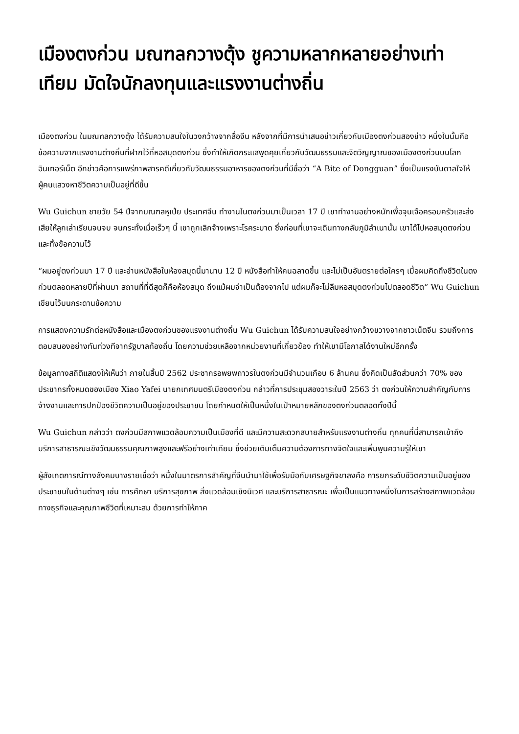เมืองตงก่วน มณฑลกวางตุ้ง ชูความหลากหลายอย่างเท่าเทียม มัดใจนักลงทุนและแรงงานต่างถิ่น
เมืองตงก่วน ในมณฑลกวางตุ้ง ได้รับความสนใจในวงกว้างจากสื่อจีน หลังจากที่มีการนำเสนอข่าวเกี่ยวกับเมืองตงก่วนสองข่าว หนึ่งในนั้นคือข้อความจากแรงงานต่างถิ่นที่ฝากไว้ที่หอสมุดตงก่วน ซึ่งทำให้เกิดกระแสพูดคุยเกี่ยวกับวัฒนธรรมและจิตวิญญาณของเมืองตงก่วนบนโลกอินเทอร์เน็ต อีกข่าวคือการแพร่ภาพสารคดีเกี่ยวกับวัฒนธรรมอาหารของตงก่วนที่มีชื่อว่า “A Bite of Dongguan” ซึ่งเป็นแรงบันดาลใจให้ผู้คนแสวงหาชีวิตความเป็นอยู่ที่ดีขึ้น
Wu Guichun ชายวัย 54 ปีจากมณฑลหูเป่ย ประเทศจีน ทำงานในตงก่วนมาเป็นเวลา 17 ปี เขาทำงานอย่างหนักเพื่อจุนเจือครอบครัวและส่งเสียให้ลูกเล่าเรียนจนจบ จนกระทั่งเมื่อเร็วๆ นี้ เขาถูกเลิกจ้างเพราะโรคระบาด ซึ่งก่อนที่เขาจะเดินทางกลับภูมิลำเนานั้น เขาได้ไปหอสมุดตงก่วนและทิ้งข้อความไว้
“ผมอยู่ตงก่วนมา 17 ปี และอ่านหนังสือในห้องสมุดนี้มานาน 12 ปี หนังสือทำให้คนฉลาดขึ้น และไม่เป็นอันตรายต่อใครๆ เมื่อผมคิดถึงชีวิตในตงก่วนตลอดหลายปีที่ผ่านมา สถานที่ที่ดีสุดก็คือห้องสมุด ถึงแม้ผมจำเป็นต้องจากไป แต่ผมก็จะไม่ลืมหอสมุดตงก่วนไปตลอดชีวิต” Wu Guichun เขียนไว้บนกระดานข้อความ
การแสดงความรักต่อหนังสือและเมืองตงก่วนของแรงงานต่างถิ่น Wu Guichun ได้รับความสนใจอย่างกว้างขวางจากชาวเน็ตจีน รวมถึงการตอบสนองอย่างทันท่วงทีจากรัฐบาลท้องถิ่น โดยความช่วยเหลือจากหน่วยงานที่เกี่ยวข้อง ทำให้เขามีโอกาสได้งานใหม่อีกครั้ง
ข้อมูลทางสถิติแสดงให้เห็นว่า ภายในสิ้นปี 2562 ประชากรอพยพถาวรในตงก่วนมีจำนวนเกือบ 6 ล้านคน ซึ่งคิดเป็นสัดส่วนกว่า 70% ของประชากรทั้งหมดของเมือง Xiao Yafei นายกเทศมนตรีเมืองตงก่วน กล่าวที่การประชุมสองวาระในปี 2563 ว่า ตงก่วนให้ความสำคัญกับการจ้างงานและการปกป้องชีวิตความเป็นอยู่ของประชาชน โดยกำหนดให้เป็นหนึ่งในเป้าหมายหลักของตงก่วนตลอดทั้งปีนี้
Wu Guichun กล่าวว่า ตงก่วนมีสภาพแวดล้อมความเป็นเมืองที่ดี และมีความสะดวกสบายสำหรับแรงงานต่างถิ่น ทุกคนที่นี่สามารถเข้าถึงบริการสาธารณะเชิงวัฒนธรรมคุณภาพสูงและฟรีอย่างเท่าเทียม ซึ่งช่วยเติมเต็มความต้องการทางจิตใจและเพิ่มพูนความรู้ให้เขา
ผู้สังเกตการณ์ทางสังคมบางรายเชื่อว่า หนึ่งในมาตรการสำคัญที่จีนนำมาใช้เพื่อรับมือกับเศรษฐกิจขาลงคือ การยกระดับชีวิตความเป็นอยู่ของประชาชนในด้านต่างๆ เช่น การศึกษา บริการสุขภาพ สิ่งแวดล้อมเชิงนิเวศ และบริการสาธารณะ เพื่อเป็นแนวทางหนึ่งในการสร้างสภาพแวดล้อมทางธุรกิจและคุณภาพชีวิตที่เหมาะสม ด้วยการทำให้ภาค